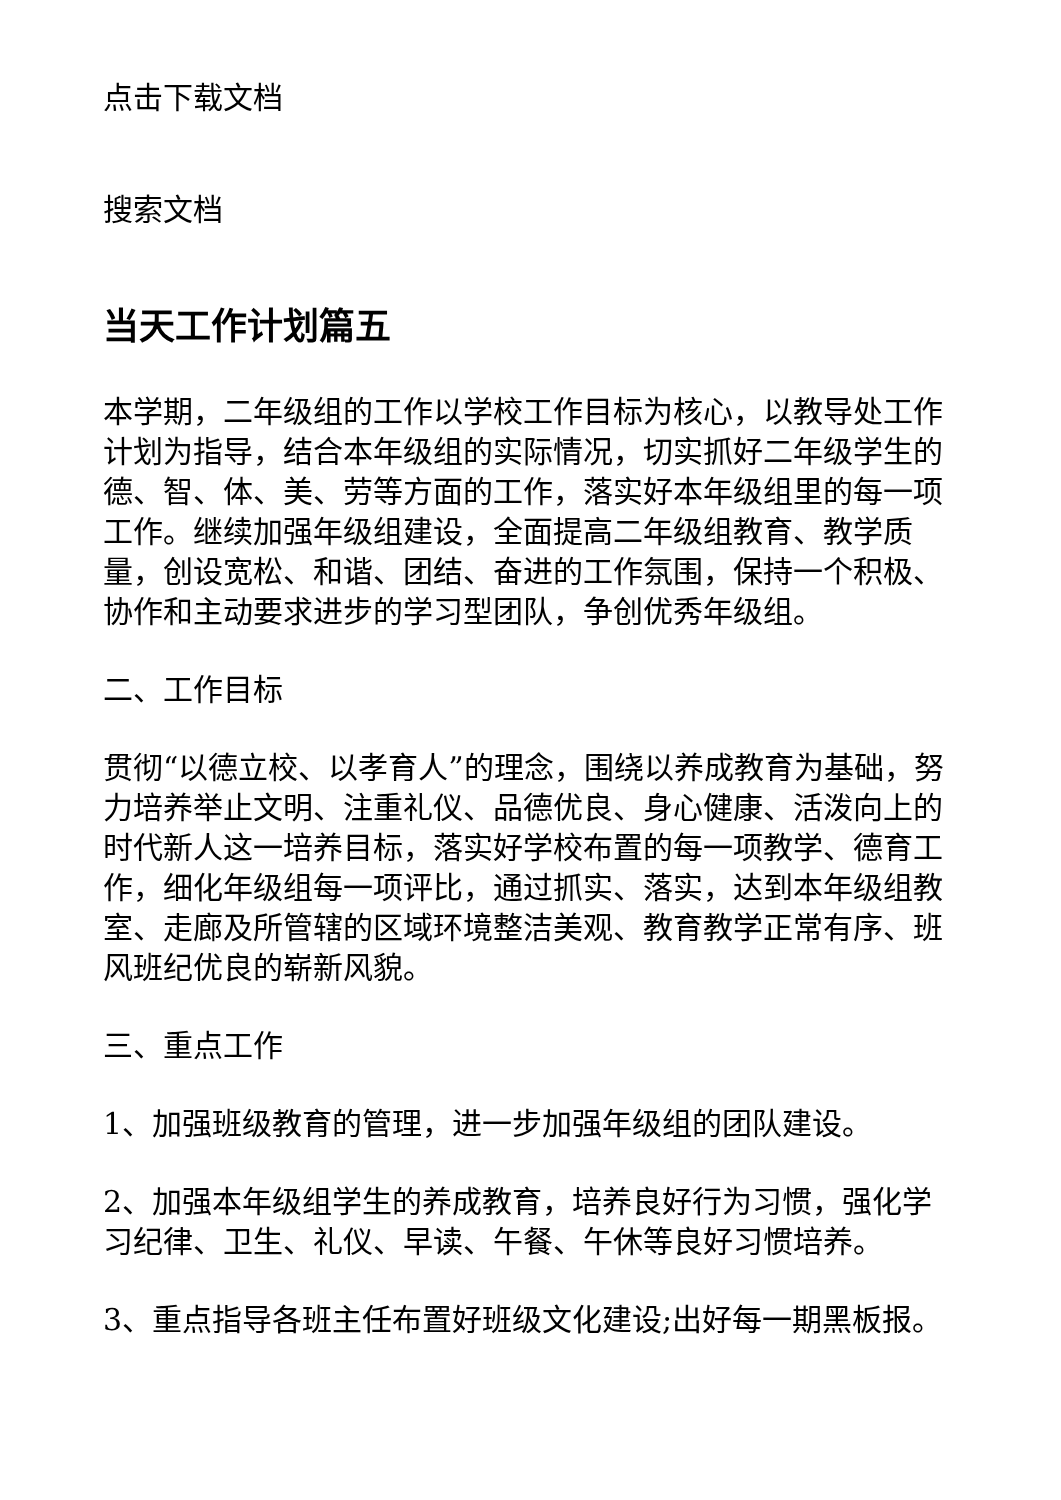点击下载文档
搜索文档
当天工作计划篇五
本学期，二年级组的工作以学校工作目标为核心，以教导处工作计划为指导，结合本年级组的实际情况，切实抓好二年级学生的德、智、体、美、劳等方面的工作，落实好本年级组里的每一项工作。继续加强年级组建设，全面提高二年级组教育、教学质量，创设宽松、和谐、团结、奋进的工作氛围，保持一个积极、协作和主动要求进步的学习型团队，争创优秀年级组。
二、工作目标
贯彻“以德立校、以孝育人”的理念，围绕以养成教育为基础，努力培养举止文明、注重礼仪、品德优良、身心健康、活泼向上的时代新人这一培养目标，落实好学校布置的每一项教学、德育工作，细化年级组每一项评比，通过抓实、落实，达到本年级组教室、走廊及所管辖的区域环境整洁美观、教育教学正常有序、班风班纪优良的崭新风貌。
三、重点工作
1、加强班级教育的管理，进一步加强年级组的团队建设。
2、加强本年级组学生的养成教育，培养良好行为习惯，强化学习纪律、卫生、礼仪、早读、午餐、午休等良好习惯培养。
3、重点指导各班主任布置好班级文化建设;出好每一期黑板报。